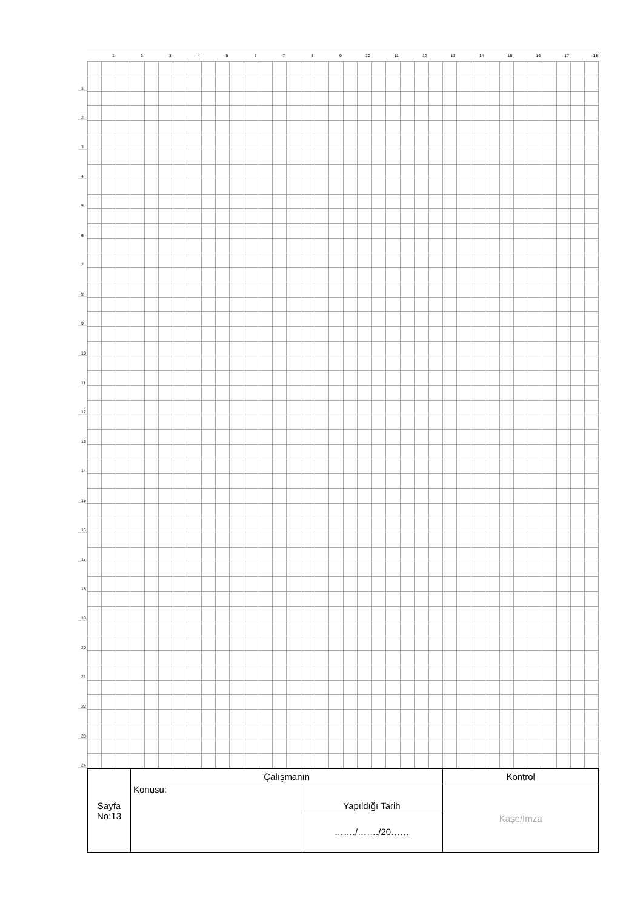123456789 10 11 12 13 14 15 16 17 18
1
2
3
4
5
6
7
8
9
10
11
12
13
14
15
16
17
18
19
20
21
22
23
24
| Sayfa No:13 | Çalışmanın | | Kontrol |
| | Konusu: | Yapıldığı Tarih | Kaşe/İmza |
| | | ……./……./20…… | |